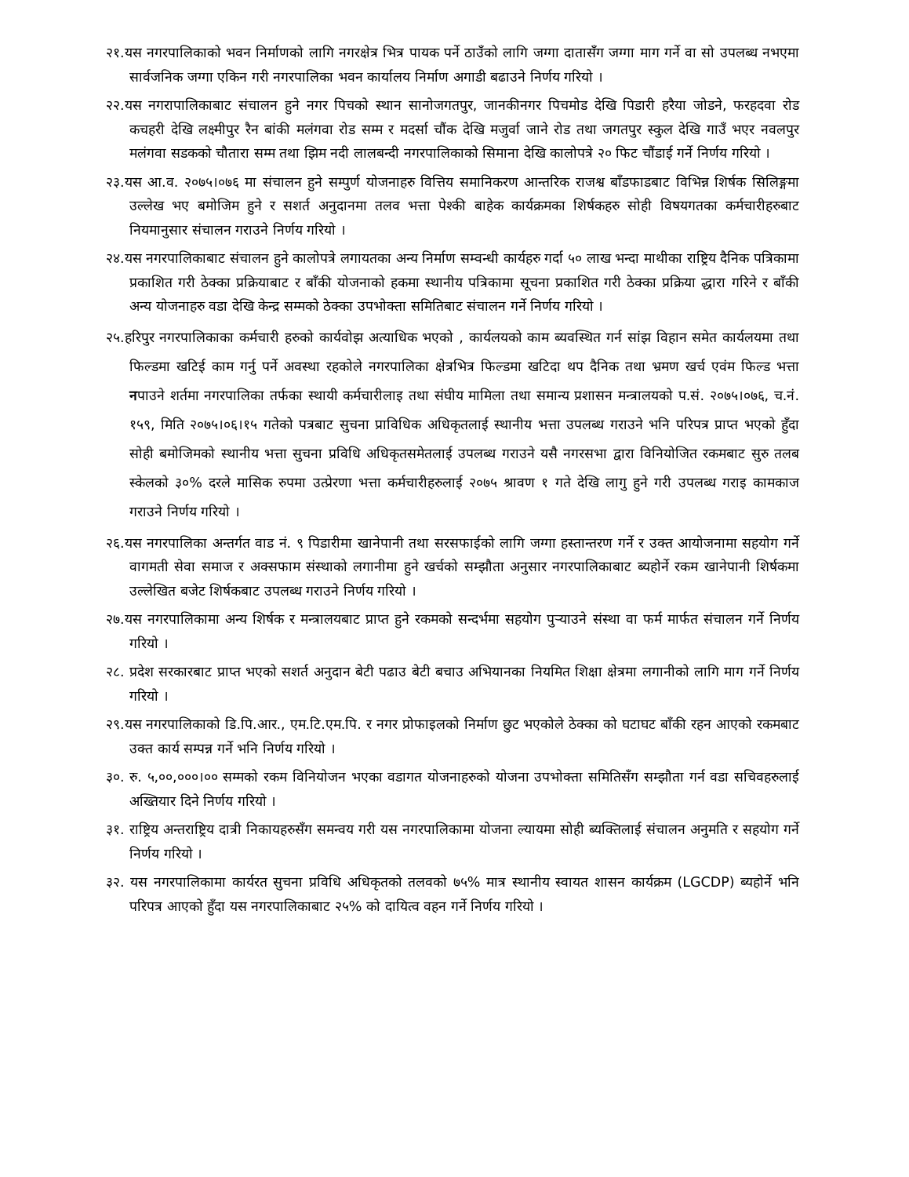२१.यस नगरपालिकाको भवन निर्माणको लागि नगरक्षेत्र भित्र पायक पर्ने ठाउँको लागि जग्गा दातासँग जग्गा माग गर्ने वा सो उपलब्ध नभएमा सार्वजनिक जग्गा एकिन गरी नगरपालिका भवन कार्यालय निर्माण अगाडी बढाउने निर्णय गरियो ।
२२.यस नगरापालिकाबाट संचालन हुने नगर पिचको स्थान सानोजगतपुर, जानकीनगर पिचमोड देखि पिडारी हरैया जोडने, फरहदवा रोड कचहरी देखि लक्ष्मीपुर रैन बांकी मलंगवा रोड सम्म र मदर्सा चौंक देखि मजुर्वा जाने रोड तथा जगतपुर स्कुल देखि गाउँ भएर नवलपुर मलंगवा सडकको चौतारा सम्म तथा झिम नदी लालबन्दी नगरपालिकाको सिमाना देखि कालोपत्रे २० फिट चौंडाई गर्ने निर्णय गरियो ।
२३.यस आ.व. २०७५।०७६ मा संचालन हुने सम्पुर्ण योजनाहरु वित्तिय समानिकरण आन्तरिक राजश्व बाँडफाडबाट विभिन्न शिर्षक सिलिङ्गमा उल्लेख भए बमोजिम हुने र सशर्त अनुदानमा तलव भत्ता पेश्की बाहेक कार्यक्रमका शिर्षकहरु सोही विषयगतका कर्मचारीहरुबाट नियमानुसार संचालन गराउने निर्णय गरियो ।
२४.यस नगरपालिकाबाट संचालन हुने कालोपत्रे लगायतका अन्य निर्माण सम्वन्धी कार्यहरु गर्दा ५० लाख भन्दा माथीका राष्ट्रिय दैनिक पत्रिकामा प्रकाशित गरी ठेक्का प्रक्रियाबाट र बाँकी योजनाको हकमा स्थानीय पत्रिकामा सूचना प्रकाशित गरी ठेक्का प्रक्रिया द्धारा गरिने र बाँकी अन्य योजनाहरु वडा देखि केन्द्र सम्मको ठेक्का उपभोक्ता समितिबाट संचालन गर्ने निर्णय गरियो ।
२५.हरिपुर नगरपालिकाका कर्मचारी हरुको कार्यवोझ अत्याधिक भएको , कार्यलयको काम ब्यवस्थित गर्न सांझ विहान समेत कार्यलयमा तथा फिल्डमा खटिई काम गर्नु पर्ने अवस्था रहकोले नगरपालिका क्षेत्रभित्र फिल्डमा खटिदा थप दैनिक तथा भ्रमण खर्च एवंम फिल्ड भत्ता नपाउने शर्तमा नगरपालिका तर्फका स्थायी कर्मचारीलाइ तथा संघीय मामिला तथा समान्य प्रशासन मन्त्रालयको प.सं. २०७५।०७६, च.नं. १५९, मिति २०७५।०६।१५ गतेको पत्रबाट सुचना प्राविधिक अधिकृतलाई स्थानीय भत्ता उपलब्ध गराउने भनि परिपत्र प्राप्त भएको हुँदा सोही बमोजिमको स्थानीय भत्ता सुचना प्रविधि अधिकृतसमेतलाई उपलब्ध गराउने यसै नगरसभा द्वारा विनियोजित रकमबाट सुरु तलब स्केलको ३०% दरले मासिक रुपमा उत्प्रेरणा भत्ता कर्मचारीहरुलाई २०७५ श्रावण १ गते देखि लागु हुने गरी उपलब्ध गराइ कामकाज गराउने निर्णय गरियो ।
२६.यस नगरपालिका अन्तर्गत वाड नं. ९ पिडारीमा खानेपानी तथा सरसफाईको लागि जग्गा हस्तान्तरण गर्ने र उक्त आयोजनामा सहयोग गर्ने वागमती सेवा समाज र अक्सफाम संस्थाको लगानीमा हुने खर्चको सम्झौता अनुसार नगरपालिकाबाट ब्यहोर्ने रकम खानेपानी शिर्षकमा उल्लेखित बजेट शिर्षकबाट उपलब्ध गराउने निर्णय गरियो ।
२७.यस नगरपालिकामा अन्य शिर्षक र मन्त्रालयबाट प्राप्त हुने रकमको सन्दर्भमा सहयोग पुऱ्याउने संस्था वा फर्म मार्फत संचालन गर्ने निर्णय गरियो ।
२८. प्रदेश सरकारबाट प्राप्त भएको सशर्त अनुदान बेटी पढाउ बेटी बचाउ अभियानका नियमित शिक्षा क्षेत्रमा लगानीको लागि माग गर्ने निर्णय गरियो ।
२९.यस नगरपालिकाको डि.पि.आर., एम.टि.एम.पि. र नगर प्रोफाइलको निर्माण छुट भएकोले ठेक्का को घटाघट बाँकी रहन आएको रकमबाट उक्त कार्य सम्पन्न गर्ने भनि निर्णय गरियो ।
३०. रु. ५,००,०००।०० सम्मको रकम विनियोजन भएका वडागत योजनाहरुको योजना उपभोक्ता समितिसँग सम्झौता गर्न वडा सचिवहरुलाई अख्तियार दिने निर्णय गरियो ।
३१. राष्ट्रिय अन्तराष्ट्रिय दात्री निकायहरुसँग समन्वय गरी यस नगरपालिकामा योजना ल्यायमा सोही ब्यक्तिलाई संचालन अनुमति र सहयोग गर्ने निर्णय गरियो ।
३२. यस नगरपालिकामा कार्यरत सुचना प्रविधि अधिकृतको तलवको ७५% मात्र स्थानीय स्वायत शासन कार्यक्रम (LGCDP) ब्यहोर्ने भनि परिपत्र आएको हुँदा यस नगरपालिकाबाट २५% को दायित्व वहन गर्ने निर्णय गरियो ।